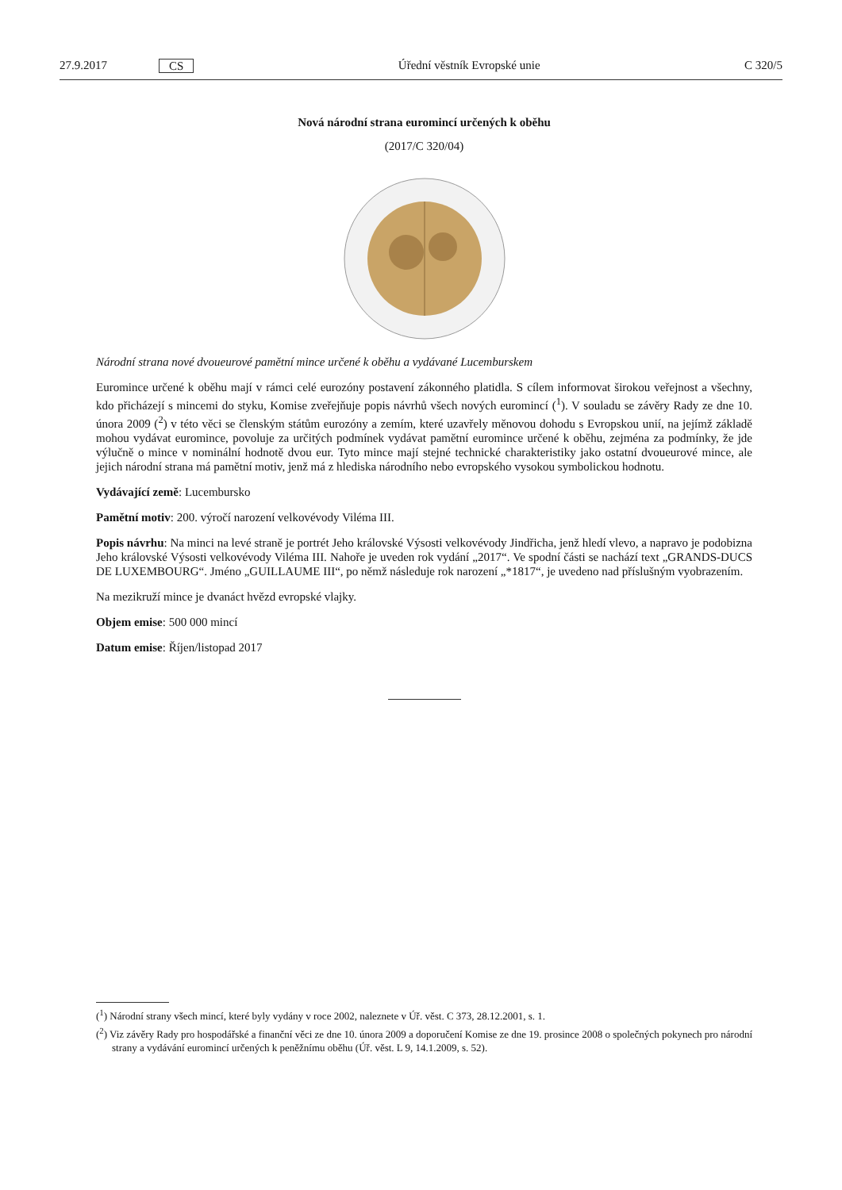27.9.2017 CS Úřední věstník Evropské unie C 320/5
Nová národní strana euromincí určených k oběhu
(2017/C 320/04)
Národní strana nové dvoueurové pamětní mince určené k oběhu a vydávané Lucemburskem
Euromince určené k oběhu mají v rámci celé eurozóny postavení zákonného platidla. S cílem informovat širokou veřejnost a všechny, kdo přicházejí s mincemi do styku, Komise zveřejňuje popis návrhů všech nových euromincí (<sup>1</sup>). V souladu se závěry Rady ze dne 10. února 2009 (<sup>2</sup>) v této věci se členským státům eurozóny a zemím, které uzavřely měnovou dohodu s Evropskou unií, na jejímž základě mohou vydávat euromince, povoluje za určitých podmínek vydávat pamětní euromince určené k oběhu, zejména za podmínky, že jde výlučně o mince v nominální hodnotě dvou eur. Tyto mince mají stejné technické charakteristiky jako ostatní dvoueurové mince, ale jejich národní strana má pamětní motiv, jenž má z hlediska národního nebo evropského vysokou symbolickou hodnotu.
Vydávající země: Lucembursko
Pamětní motiv: 200. výročí narození velkovévody Viléma III.
Popis návrhu: Na minci na levé straně je portrét Jeho královské Výsosti velkovévody Jindřicha, jenž hledí vlevo, a napravo je podobizna Jeho královské Výsosti velkovévody Viléma III. Nahoře je uveden rok vydání „2017“. Ve spodní části se nachází text „GRANDS-DUCS DE LUXEMBOURG“. Jméno „GUILLAUME III“, po němž následuje rok narození „*1817“, je uvedeno nad příslušným vyobrazením.
Na mezikruží mince je dvanáct hvězd evropské vlajky.
Objem emise: 500 000 mincí
Datum emise: Říjen/listopad 2017
(<sup>1</sup>) Národní strany všech mincí, které byly vydány v roce 2002, naleznete v Úř. věst. C 373, 28.12.2001, s. 1.
(<sup>2</sup>) Viz závěry Rady pro hospodářské a finanční věci ze dne 10. února 2009 a doporučení Komise ze dne 19. prosince 2008 o společných pokynech pro národní strany a vydávání euromincí určených k peněžnímu oběhu (Úř. věst. L 9, 14.1.2009, s. 52).